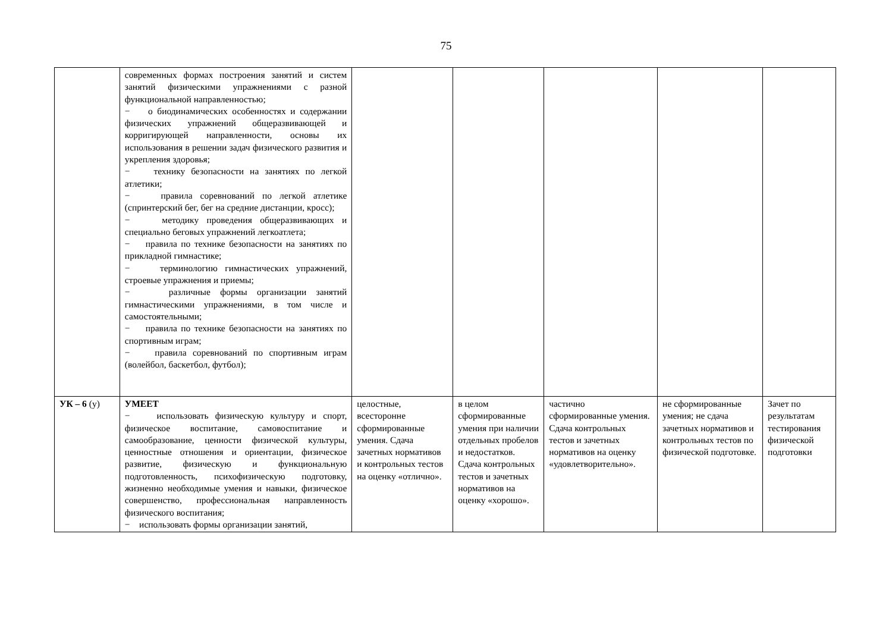75
| | современных формах построения занятий и систем занятий физическими упражнениями с разной функциональной направленностью; − о биодинамических особенностях и содержании физических упражнений общеразвивающей и корригирующей направленности, основы их использования в решении задач физического развития и укрепления здоровья; − технику безопасности на занятиях по легкой атлетики; − правила соревнований по легкой атлетике (спринтерский бег, бег на средние дистанции, кросс); − методику проведения общеразвивающих и специально беговых упражнений легкоатлета; − правила по технике безопасности на занятиях по прикладной гимнастике; − терминологию гимнастических упражнений, строевые упражнения и приемы; − различные формы организации занятий гимнастическими упражнениями, в том числе и самостоятельными; − правила по технике безопасности на занятиях по спортивным играм; − правила соревнований по спортивным играм (волейбол, баскетбол, футбол); | | | | | |
| УК – 6 (у) | УМЕЕТ − использовать физическую культуру и спорт, физическое воспитание, самовоспитание и самообразование, ценности физической культуры, ценностные отношения и ориентации, физическое развитие, физическую и функциональную подготовленность, психофизическую подготовку, жизненно необходимые умения и навыки, физическое совершенство, профессиональная направленность физического воспитания; − использовать формы организации занятий, | целостные, всесторонне сформированные умения. Сдача зачетных нормативов и контрольных тестов на оценку «отлично». | в целом сформированные умения при наличии отдельных пробелов и недостатков. Сдача контрольных тестов и зачетных нормативов на оценку «хорошо». | частично сформированные умения. Сдача контрольных тестов и зачетных нормативов на оценку «удовлетворительно». | не сформированные умения; не сдача зачетных нормативов и контрольных тестов по физической подготовке. | Зачет по результатам тестирования физической подготовки |